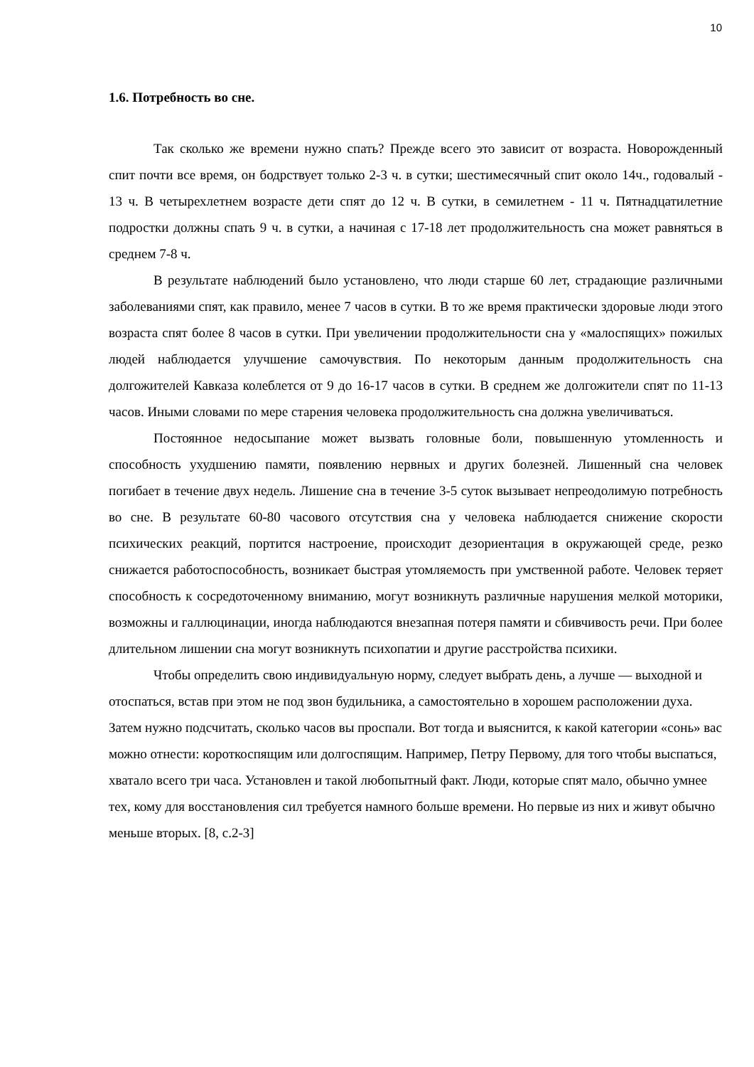10
1.6. Потребность во сне.
Так сколько же времени нужно спать? Прежде всего это зависит от возраста. Новорожденный спит почти все время, он бодрствует только 2-3 ч. в сутки; шестимесячный спит около 14ч., годовалый - 13 ч. В четырехлетнем возрасте дети спят до 12 ч. В сутки, в семилетнем - 11 ч. Пятнадцатилетние подростки должны спать 9 ч. в сутки, а начиная с 17-18 лет продолжительность сна может равняться в среднем 7-8 ч.
В результате наблюдений было установлено, что люди старше 60 лет, страдающие различными заболеваниями спят, как правило, менее 7 часов в сутки. В то же время практически здоровые люди этого возраста спят более 8 часов в сутки. При увеличении продолжительности сна у «малоспящих» пожилых людей наблюдается улучшение самочувствия. По некоторым данным продолжительность сна долгожителей Кавказа колеблется от 9 до 16-17 часов в сутки. В среднем же долгожители спят по 11-13 часов. Иными словами по мере старения человека продолжительность сна должна увеличиваться.
Постоянное недосыпание может вызвать головные боли, повышенную утомленность и способность ухудшению памяти, появлению нервных и других болезней. Лишенный сна человек погибает в течение двух недель. Лишение сна в течение 3-5 суток вызывает непреодолимую потребность во сне. В результате 60-80 часового отсутствия сна у человека наблюдается снижение скорости психических реакций, портится настроение, происходит дезориентация в окружающей среде, резко снижается работоспособность, возникает быстрая утомляемость при умственной работе. Человек теряет способность к сосредоточенному вниманию, могут возникнуть различные нарушения мелкой моторики, возможны и галлюцинации, иногда наблюдаются внезапная потеря памяти и сбивчивость речи. При более длительном лишении сна могут возникнуть психопатии и другие расстройства психики.
Чтобы определить свою индивидуальную норму, следует выбрать день, а лучше — выходной и отоспаться, встав при этом не под звон будильника, а самостоятельно в хорошем расположении духа. Затем нужно подсчитать, сколько часов вы проспали. Вот тогда и выяснится, к какой категории «сонь» вас можно отнести: короткоспящим или долгоспящим. Например, Петру Первому, для того чтобы выспаться, хватало всего три часа. Установлен и такой любопытный факт. Люди, которые спят мало, обычно умнее тех, кому для восстановления сил требуется намного больше времени. Но первые из них и живут обычно меньше вторых. [8, с.2-3]